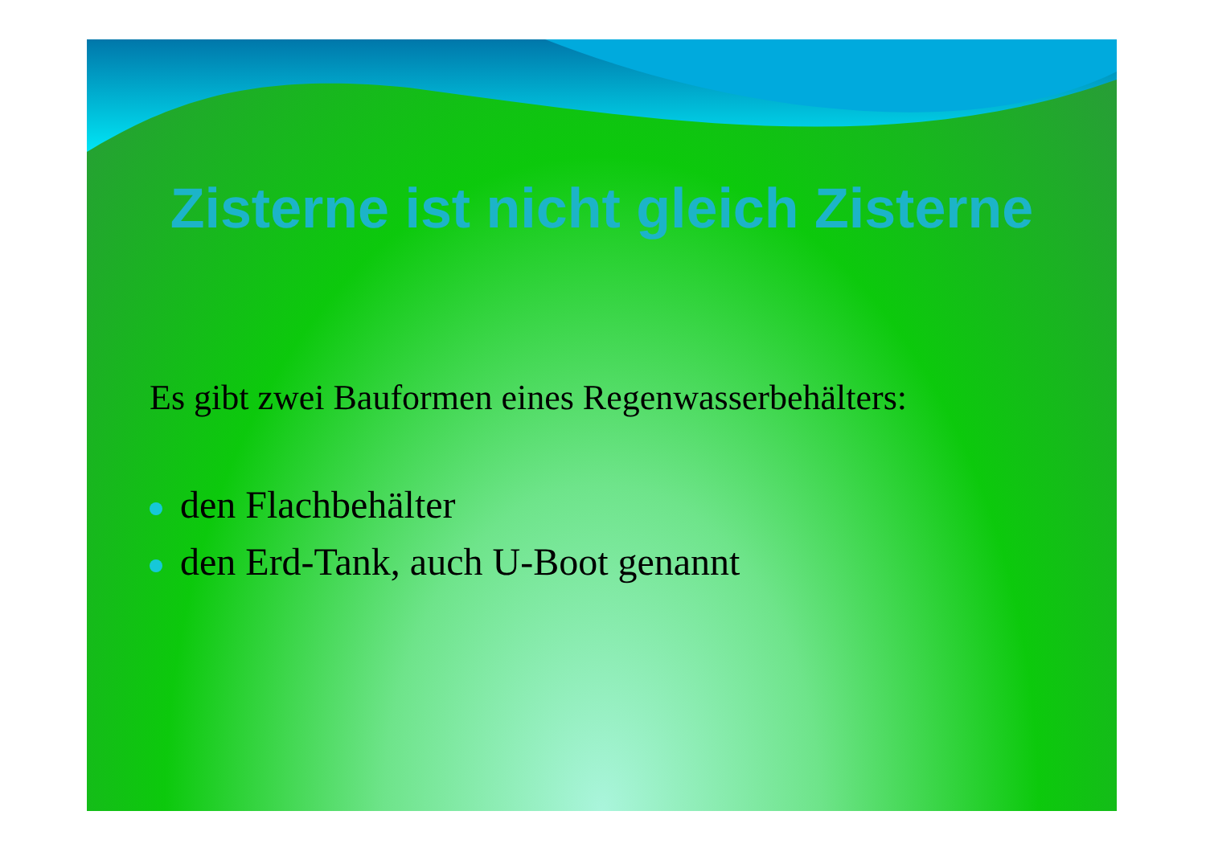Zisterne ist nicht gleich Zisterne
Es gibt zwei Bauformen eines Regenwasserbehälters:
den Flachbehälter
den Erd-Tank, auch U-Boot genannt